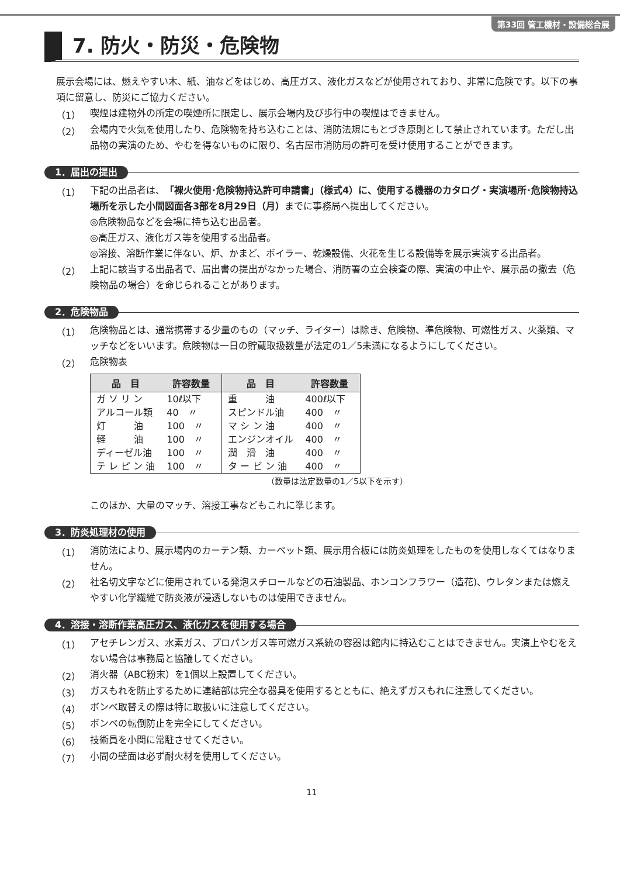第33回 管工機材・設備総合展
7. 防火・防災・危険物
展示会場には、燃えやすい木、紙、油などをはじめ、高圧ガス、液化ガスなどが使用されており、非常に危険です。以下の事項に留意し、防災にご協力ください。
（1）
喫煙は建物外の所定の喫煙所に限定し、展示会場内及び歩行中の喫煙はできません。
（2）
会場内で火気を使用したり、危険物を持ち込むことは、消防法規にもとづき原則として禁止されています。ただし出品物の実演のため、やむを得ないものに限り、名古屋市消防局の許可を受け使用することができます。
1．届出の提出
（1）
下記の出品者は、「裸火使用･危険物持込許可申請書」（様式4）に、使用する機器のカタログ・実演場所･危険物持込場所を示した小間図面各3部を8月29日（月）までに事務局へ提出してください。
◎危険物品などを会場に持ち込む出品者。
◎高圧ガス、液化ガス等を使用する出品者。
◎溶接、溶断作業に伴ない、炉、かまど、ボイラー、乾燥設備、火花を生じる設備等を展示実演する出品者。
（2）
上記に該当する出品者で、届出書の提出がなかった場合、消防署の立会検査の際、実演の中止や、展示品の撤去（危険物品の場合）を命じられることがあります。
2．危険物品
（1）
危険物品とは、通常携帯する少量のもの（マッチ、ライター）は除き、危険物、準危険物、可燃性ガス、火薬類、マッチなどをいいます。危険物は一日の貯蔵取扱数量が法定の1／5未満になるようにしてください。
（2）
危険物表
| 品 目 | 許容数量 | 品 目 | 許容数量 |
| --- | --- | --- | --- |
| ガ ソ リ ン | 10ℓ以下 | 重 油 | 400ℓ以下 |
| アルコール類 | 40 〃 | スピンドル油 | 400 〃 |
| 灯 油 | 100 〃 | マ シ ン 油 | 400 〃 |
| 軽 油 | 100 〃 | エンジンオイル | 400 〃 |
| ディーゼル油 | 100 〃 | 潤 滑 油 | 400 〃 |
| テ レ ピ ン 油 | 100 〃 | タ ー ビ ン 油 | 400 〃 |
（数量は法定数量の1／5以下を示す）
このほか、大量のマッチ、溶接工事などもこれに準じます。
3．防炎処理材の使用
（1）
消防法により、展示場内のカーテン類、カーペット類、展示用合板には防炎処理をしたものを使用しなくてはなりません。
（2）
社名切文字などに使用されている発泡スチロールなどの石油製品、ホンコンフラワー（造花)、ウレタンまたは燃えやすい化学繊維で防炎液が浸透しないものは使用できません。
4．溶接・溶断作業高圧ガス、液化ガスを使用する場合
（1）
アセチレンガス、水素ガス、プロパンガス等可燃ガス系統の容器は館内に持込むことはできません。実演上やむをえない場合は事務局と協議してください。
（2）
消火器（ABC粉末）を1個以上設置してください。
（3）
ガスもれを防止するために連結部は完全な器具を使用するとともに、絶えずガスもれに注意してください。
（4）
ボンベ取替えの際は特に取扱いに注意してください。
（5）
ボンベの転倒防止を完全にしてください。
（6）
技術員を小間に常駐させてください。
（7）
小間の壁面は必ず耐火材を使用してください。
11